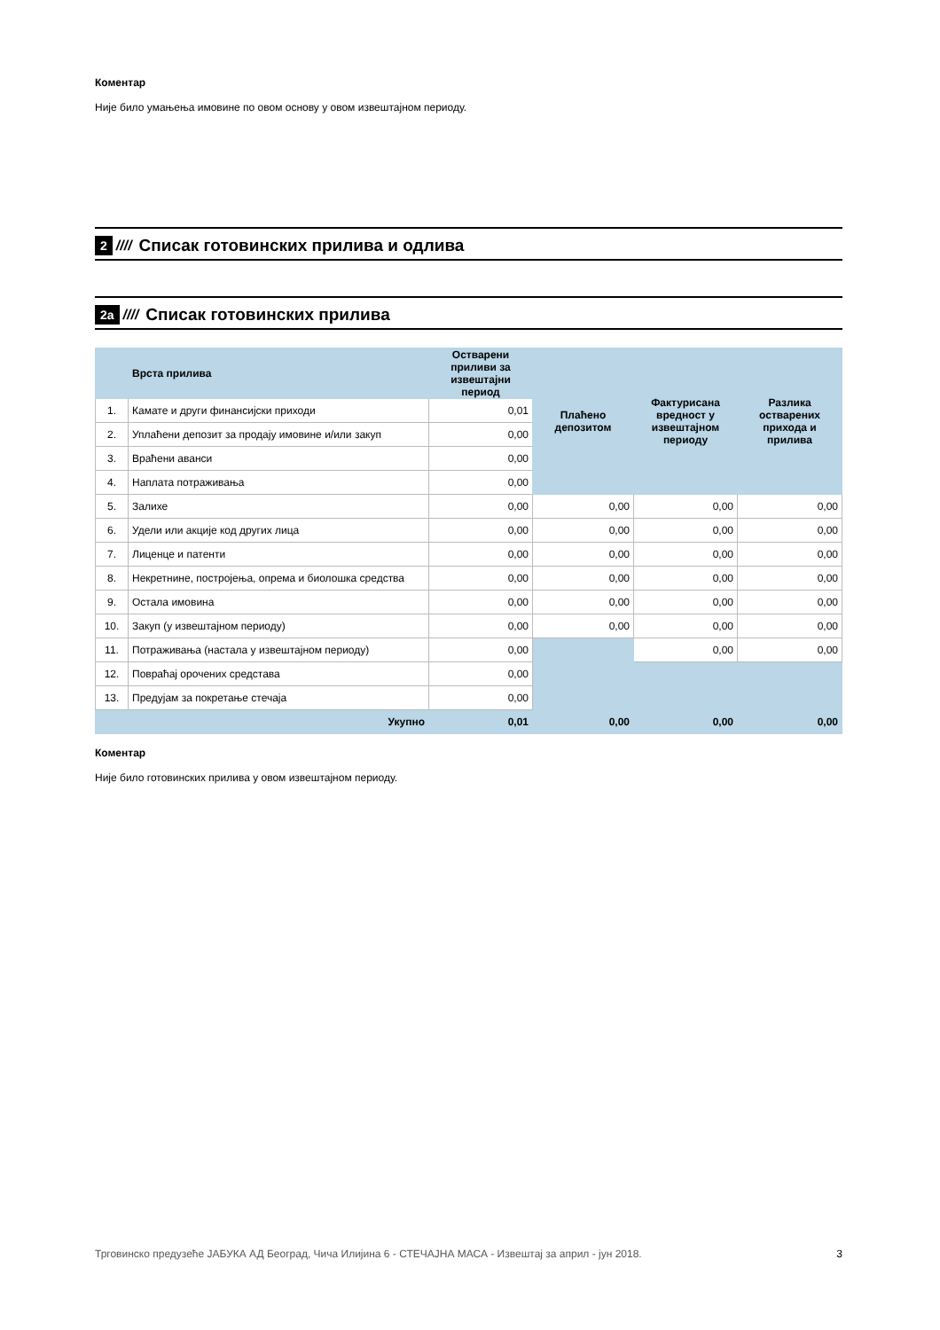Коментар
Није било умањења имовине по овом основу у овом извештајном периоду.
2 //// Списак готовинских прилива и одлива
2а //// Списак готовинских прилива
| | Врста прилива | Остварени приливи за извештајни период | Плаћено депозитом | Фактурисана вредност у извештајном периоду | Разлика остварених прихода и прилива |
| --- | --- | --- | --- | --- | --- |
| 1. | Камате и други финансијски приходи | 0,01 | | | |
| 2. | Уплаћени депозит за продају имовине и/или закуп | 0,00 | | | |
| 3. | Враћени аванси | 0,00 | | | |
| 4. | Наплата потраживања | 0,00 | | | |
| 5. | Залихе | 0,00 | 0,00 | 0,00 | 0,00 |
| 6. | Удели или акције код других лица | 0,00 | 0,00 | 0,00 | 0,00 |
| 7. | Лиценце и патенти | 0,00 | 0,00 | 0,00 | 0,00 |
| 8. | Некретнине, постројења, опрема и биолошка средства | 0,00 | 0,00 | 0,00 | 0,00 |
| 9. | Остала имовина | 0,00 | 0,00 | 0,00 | 0,00 |
| 10. | Закуп (у извештајном периоду) | 0,00 | 0,00 | 0,00 | 0,00 |
| 11. | Потраживања (настала у извештајном периоду) | 0,00 | | 0,00 | 0,00 |
| 12. | Повраћај орочених средстава | 0,00 | | | |
| 13. | Предујам за покретање стечаја | 0,00 | | | |
| | Укупно | 0,01 | 0,00 | 0,00 | 0,00 |
Коментар
Није било готовинских прилива у овом извештајном периоду.
Трговинско предузеће ЈАБУКА АД Београд, Чича Илијина 6 - СТЕЧАЈНА МАСА - Извештај за април - јун 2018. 3